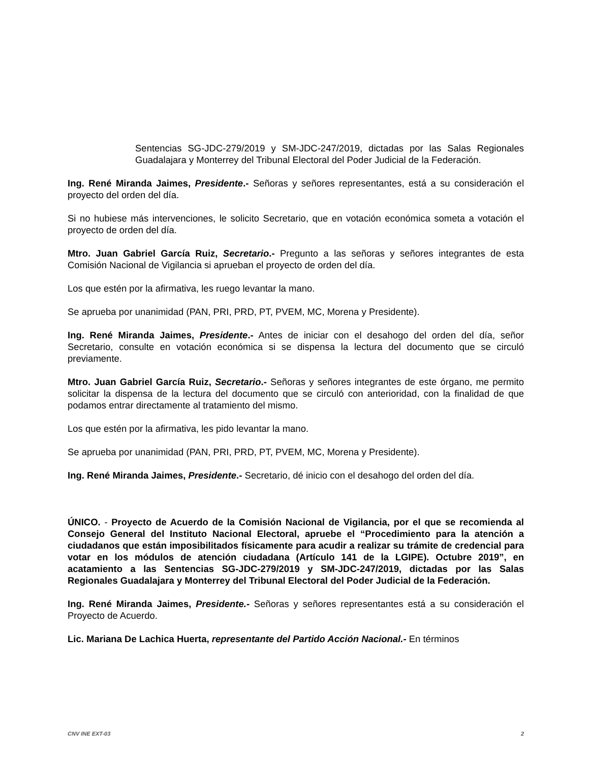Sentencias SG-JDC-279/2019 y SM-JDC-247/2019, dictadas por las Salas Regionales Guadalajara y Monterrey del Tribunal Electoral del Poder Judicial de la Federación.
Ing. René Miranda Jaimes, Presidente.- Señoras y señores representantes, está a su consideración el proyecto del orden del día.
Si no hubiese más intervenciones, le solicito Secretario, que en votación económica someta a votación el proyecto de orden del día.
Mtro. Juan Gabriel García Ruiz, Secretario.- Pregunto a las señoras y señores integrantes de esta Comisión Nacional de Vigilancia si aprueban el proyecto de orden del día.
Los que estén por la afirmativa, les ruego levantar la mano.
Se aprueba por unanimidad (PAN, PRI, PRD, PT, PVEM, MC, Morena y Presidente).
Ing. René Miranda Jaimes, Presidente.- Antes de iniciar con el desahogo del orden del día, señor Secretario, consulte en votación económica si se dispensa la lectura del documento que se circuló previamente.
Mtro. Juan Gabriel García Ruiz, Secretario.- Señoras y señores integrantes de este órgano, me permito solicitar la dispensa de la lectura del documento que se circuló con anterioridad, con la finalidad de que podamos entrar directamente al tratamiento del mismo.
Los que estén por la afirmativa, les pido levantar la mano.
Se aprueba por unanimidad (PAN, PRI, PRD, PT, PVEM, MC, Morena y Presidente).
Ing. René Miranda Jaimes, Presidente.- Secretario, dé inicio con el desahogo del orden del día.
ÚNICO. - Proyecto de Acuerdo de la Comisión Nacional de Vigilancia, por el que se recomienda al Consejo General del Instituto Nacional Electoral, apruebe el “Procedimiento para la atención a ciudadanos que están imposibilitados físicamente para acudir a realizar su trámite de credencial para votar en los módulos de atención ciudadana (Artículo 141 de la LGIPE). Octubre 2019”, en acatamiento a las Sentencias SG-JDC-279/2019 y SM-JDC-247/2019, dictadas por las Salas Regionales Guadalajara y Monterrey del Tribunal Electoral del Poder Judicial de la Federación.
Ing. René Miranda Jaimes, Presidente.- Señoras y señores representantes está a su consideración el Proyecto de Acuerdo.
Lic. Mariana De Lachica Huerta, representante del Partido Acción Nacional.- En términos
CNV INE EXT-03 2